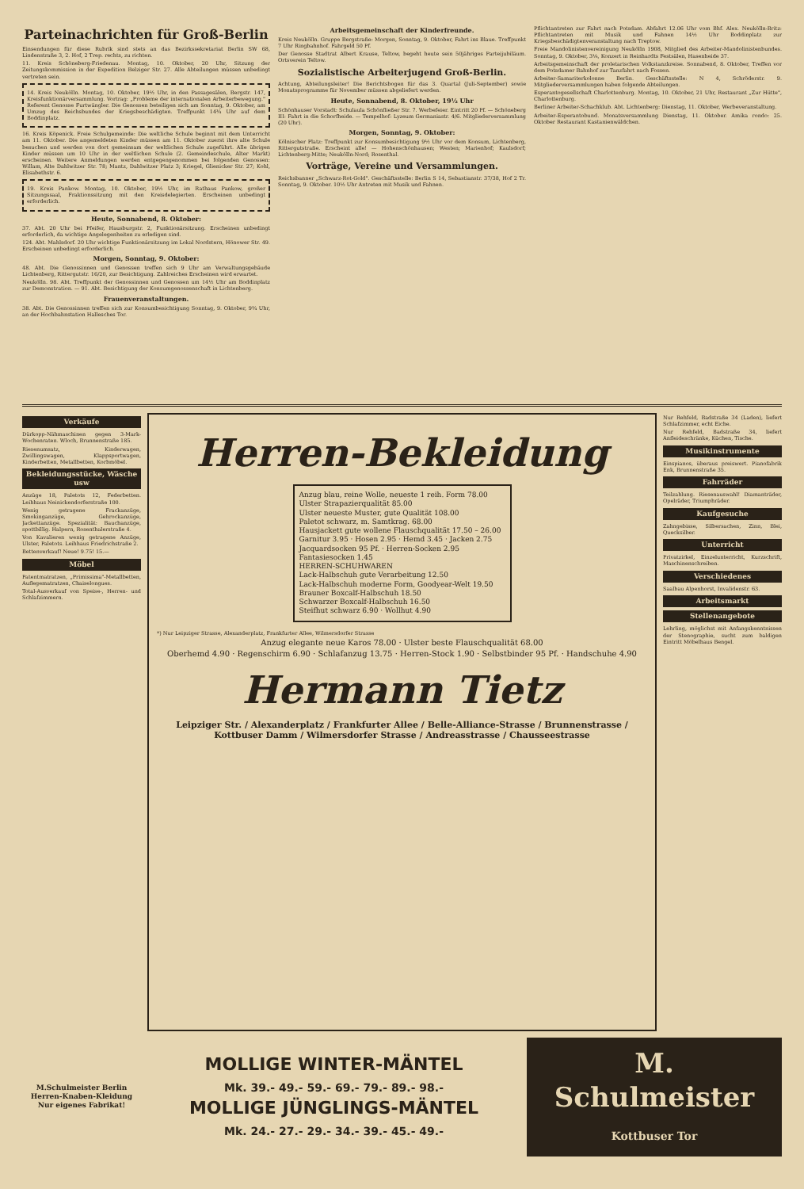Parteinachrichten für Groß-Berlin
Einsendungen für diese Rubrik sind stets an das Bezirkssekretariat Berlin SW 68, Lindenstraße 3, 2. Hof, 2 Trep. rechts, zu richten.
11. Kreis Schöneberg-Friedenau. Montag, 10. Oktober, 20 Uhr, Sitzung der Zeitungskommission in der Expedition Belziger Str. 27. Alle Abteilungen müssen unbedingt vertreten sein.
14. Kreis Neukölln. Montag, 10. Oktober, 19½ Uhr, in den Passagesälen, Bergstr. 147, Kreisfunktionärversammlung. Vortrag: „Probleme der internationalen Arbeiterbewegung." Referent Genosse Furtwängler. Die Genossen beteiligen sich am Sonntag, 9. Oktober, am Umzug des Reichsbundes der Kriegsbeschädigten. Treffpunkt 14¾ Uhr auf dem Boddinplatz.
16. Kreis Köpenick. Freie Schulgemeinde: Die weltliche Schule beginnt mit dem Unterricht am 11. Oktober. Die angemeldeten Kinder müssen am 11. Oktober zuerst ihre alte Schule besuchen und werden von dort gemeinsam der weltlichen Schule zugeführt. Alle übrigen Kinder müssen um 10 Uhr in der weltlichen Schule (2. Gemeindeschule, Alter Markt) erscheinen. Weitere Anmeldungen werden entgegengenommen bei folgenden Genossen: Willam, Alte Dahlwitzer Str. 78; Mantz, Dahlwitzer Platz 3; Kriegel, Glienicker Str. 27; Kohl, Elisabethstr. 6.
19. Kreis Pankow. Montag, 10. Oktober, 19½ Uhr, im Rathaus Pankow, großer Sitzungssaal, Fraktionssitzung mit den Kreisdelegierten. Erscheinen unbedingt erforderlich.
Heute, Sonnabend, 8. Oktober:
37. Abt. 20 Uhr bei Pfeifer, Hausburgstr. 2, Funktionärsitzung. Erscheinen unbedingt erforderlich, da wichtige Angelegenheiten zu erledigen sind.
124. Abt. Mahlsdorf. 20 Uhr wichtige Funktionärsitzung im Lokal Nordstern, Hönower Str. 49. Erscheinen unbedingt erforderlich.
Morgen, Sonntag, 9. Oktober:
48. Abt. Die Genossinnen und Genossen treffen sich 9 Uhr am Verwaltungsgebäude Lichtenberg, Rittergutstr. 16/20, zur Besichtigung. Zahlreiches Erscheinen wird erwartet.
Neukölln. 98. Abt. Treffpunkt der Genossinnen und Genossen um 14½ Uhr am Boddinplatz zur Demonstration. — 91. Abt. Besichtigung der Konsumgenossenschaft in Lichtenberg.
Frauenveranstaltungen.
38. Abt. Die Genossinnen treffen sich zur Konsumbesichtigung Sonntag, 9. Oktober, 9¾ Uhr, an der Hochbahnstation Hallesches Tor.
Arbeitsgemeinschaft der Kinderfreunde.
Kreis Neukölln. Gruppe Bergstraße: Morgen, Sonntag, 9. Oktober, Fahrt ins Blaue. Treffpunkt 7 Uhr Ringbahnhof. Fahrgeld 50 Pf.
Der Genosse Stadtrat Albert Krause, Teltow, begeht heute sein 50jähriges Parteijubiläum. Ortsverein Teltow.
Sozialistische Arbeiterjugend Groß-Berlin.
Achtung, Abteilungsleiter! Die Berichtsbogen für das 3. Quartal (Juli-September) sowie Monatsprogramme für November müssen abgeliefert werden.
Heute, Sonnabend, 8. Oktober, 19½ Uhr
Schönhauser Vorstadt: Schulaula Schönfließer Str. 7. Werbefeier. Eintritt 20 Pf. — Schöneberg III: Fahrt in die Schorfheide. — Tempelhof: Lyzeum Germaniastr. 4/6. Mitgliederversammlung (20 Uhr).
Morgen, Sonntag, 9. Oktober:
Kölnischer Platz: Treffpunkt zur Konsumbesichtigung 9½ Uhr vor dem Konsum, Lichtenberg, Rittergutstraße. Erscheint alle! — Hohenschönhausen; Westen; Marienhof; Kaulsdorf; Lichtenberg-Mitte; Neukölln-Nord; Rosenthal.
Vorträge, Vereine und Versammlungen.
Reichsbanner „Schwarz-Rot-Gold". Geschäftsstelle: Berlin S 14, Sebastianstr. 37/38, Hof 2 Tr. Sonntag, 9. Oktober. 10½ Uhr Antreten mit Musik und Fahnen.
Pflichtantreten zur Fahrt nach Potsdam. Abfahrt 12.06 Uhr vom Bhf. Alex. Neukölln-Britz: Pflichtantreten mit Musik und Fahnen 14½ Uhr Boddinplatz zur Kriegsbeschädigtenveranstaltung nach Treptow.
Freie Mandolinistenvereinigung Neukölln 1908, Mitglied des Arbeiter-Mandolinistenbundes. Sonntag, 9. Oktober, 3⅛, Konzert in Reinhardts Festsälen, Hasenheide 37.
Arbeitsgemeinschaft der proletarischen Volkstanzkreise. Sonnabend, 8. Oktober, Treffen vor dem Potsdamer Bahnhof zur Tanzfahrt nach Fossen.
Arbeiter-Samariterkolonne Berlin. Geschäftsstelle: N 4, Schröderstr. 9. Mitgliederversammlungen haben folgende Abteilungen.
Esperantogesellschaft Charlottenburg. Montag, 10. Oktober, 21 Uhr, Restaurant „Zur Hütte", Charlottenburg.
Berliner Arbeiter-Schachklub. Abt. Lichtenberg: Dienstag, 11. Oktober, Werbeveranstaltung.
Arbeiter-Esperantobund. Monatsversammlung Dienstag, 11. Oktober. Amika rondo: 25. Oktober Restaurant Kastanienwäldchen.
Verkäufe
Dürkopp-Nähmaschinen gegen 3-Mark-Wochenraten. Wloch, Brunnenstraße 185.
Riesenumsatz, Kinderwagen, Zwillingswagen, Klappsportwagen, Kinderbetten, Metallbetten, Korbmöbel.
Bekleidungsstücke, Wäsche usw
Anzüge 18, Paletots 12, Federbetten. Leihhaus Neinickendorferstraße 100.
Wenig getragene Frackanzüge, Smokinganzüge, Gehrockanzüge, Jackettanzüge. Spezialität: Bauchanzüge, spottbillig. Halpern, Rosenthalerstraße 4.
Von Kavalieren wenig getragene Anzüge, Ulster, Paletots. Leihhaus Friedrichstraße 2.
Bettenverkauf! Neue! 9.75! 15.—
Möbel
Patentmatratzen, „Primissima"-Metallbetten, Auflegematratzen, Chaiselongues.
Total-Ausverkauf von Speise-, Herren- und Schlafzimmern.
Herren-Bekleidung
Anzug blau, reine Wolle, neueste 1 reih. Form 78.00
Ulster Strapazierqualität 85.00
Ulster neueste Muster, gute Qualität 108.00
Paletot schwarz, m. Samtkrag. 68.00
Hausjackett gute wollene Flauschqualität 17.50 – 26.00
Garnitur 3.95 · Hosen 2.95 · Hemd 3.45 · Jacken 2.75
Jacquardsocken 95 Pf. · Herren-Socken 2.95
Fantasiesocken 1.45
HERREN-SCHUHWAREN
Lack-Halbschuh gute Verarbeitung 12.50
Lack-Halbschuh moderne Form, Goodyear-Welt 19.50
Brauner Boxcalf-Halbschuh 18.50
Schwarzer Boxcalf-Halbschuh 16.50
Steifhut schwarz 6.90 · Wollhut 4.90
*) Nur Leipziger Strasse, Alexanderplatz, Frankfurter Allee, Wilmersdorfer Strasse
Anzug elegante neue Karos 78.00 · Ulster beste Flauschqualität 68.00
Oberhemd 4.90 · Regenschirm 6.90 · Schlafanzug 13.75 · Herren-Stock 1.90 · Selbstbinder 95 Pf. · Handschuhe 4.90
Hermann Tietz
Leipziger Str. / Alexanderplatz / Frankfurter Allee / Belle-Alliance-Strasse / Brunnenstrasse / Kottbuser Damm / Wilmersdorfer Strasse / Andreasstrasse / Chausseestrasse
Nur Rehfeld, Badstraße 34 (Laden), liefert Schlafzimmer, echt Eiche.
Nur Rehfeld, Badstraße 34, liefert Anfleideschränke, Küchen, Tische.
Musikinstrumente
Einspianos, überaus preiswert. Pianofabrik Enk, Brunnenstraße 35.
Fahrräder
Teilzahlung. Riesenauswahl! Diamanträder, Opelräder, Triumphräder.
Kaufgesuche
Zahngebisse, Silbersachen, Zinn, Blei, Quecksilber.
Unterricht
Privatzirkel, Einzelunterricht, Kurzschrift, Maschinenschreiben.
Verschiedenes
Saalbau Alpenhorst, Invalidenstr. 63.
Arbeitsmarkt
Stellenangebote
Lehrling, möglichst mit Anfangskenntnissen der Stenographie, sucht zum baldigen Eintritt Möbelhaus Bengel.
M.Schulmeister Berlin
Herren-Knaben-Kleidung
Nur eigenes Fabrikat!
MOLLIGE WINTER-MÄNTEL
Mk. 39.- 49.- 59.- 69.- 79.- 89.- 98.-
MOLLIGE JÜNGLINGS-MÄNTEL
Mk. 24.- 27.- 29.- 34.- 39.- 45.- 49.-
M. Schulmeister
Kottbuser Tor